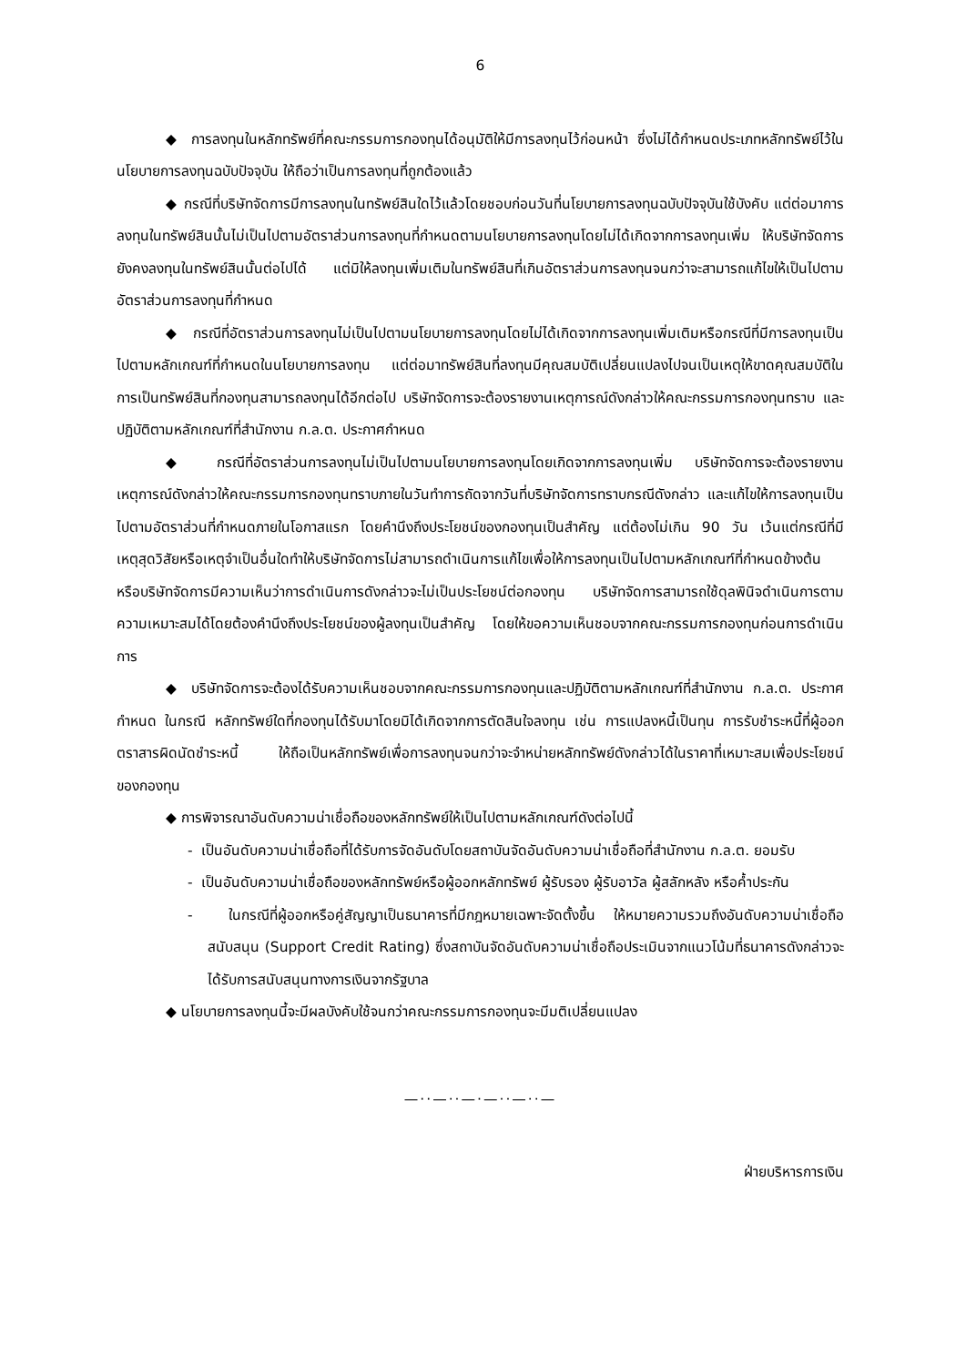6
◆ การลงทุนในหลักทรัพย์ที่คณะกรรมการกองทุนได้อนุมัติให้มีการลงทุนไว้ก่อนหน้า ซึ่งไม่ได้กำหนดประเภทหลักทรัพย์ไว้ในนโยบายการลงทุนฉบับปัจจุบัน ให้ถือว่าเป็นการลงทุนที่ถูกต้องแล้ว
◆ กรณีที่บริษัทจัดการมีการลงทุนในทรัพย์สินใดไว้แล้วโดยชอบก่อนวันที่นโยบายการลงทุนฉบับปัจจุบันใช้บังคับ แต่ต่อมาการลงทุนในทรัพย์สินนั้นไม่เป็นไปตามอัตราส่วนการลงทุนที่กำหนดตามนโยบายการลงทุนโดยไม่ได้เกิดจากการลงทุนเพิ่ม ให้บริษัทจัดการยังคงลงทุนในทรัพย์สินนั้นต่อไปได้ แต่มิให้ลงทุนเพิ่มเติมในทรัพย์สินที่เกินอัตราส่วนการลงทุนจนกว่าจะสามารถแก้ไขให้เป็นไปตามอัตราส่วนการลงทุนที่กำหนด
◆ กรณีที่อัตราส่วนการลงทุนไม่เป็นไปตามนโยบายการลงทุนโดยไม่ได้เกิดจากการลงทุนเพิ่มเติมหรือกรณีที่มีการลงทุนเป็นไปตามหลักเกณฑ์ที่กำหนดในนโยบายการลงทุน แต่ต่อมาทรัพย์สินที่ลงทุนมีคุณสมบัติเปลี่ยนแปลงไปจนเป็นเหตุให้ขาดคุณสมบัติในการเป็นทรัพย์สินที่กองทุนสามารถลงทุนได้อีกต่อไป บริษัทจัดการจะต้องรายงานเหตุการณ์ดังกล่าวให้คณะกรรมการกองทุนทราบ และปฏิบัติตามหลักเกณฑ์ที่สำนักงาน ก.ล.ต. ประกาศกำหนด
◆ กรณีที่อัตราส่วนการลงทุนไม่เป็นไปตามนโยบายการลงทุนโดยเกิดจากการลงทุนเพิ่ม บริษัทจัดการจะต้องรายงานเหตุการณ์ดังกล่าวให้คณะกรรมการกองทุนทราบภายในวันทำการถัดจากวันที่บริษัทจัดการทราบกรณีดังกล่าว และแก้ไขให้การลงทุนเป็นไปตามอัตราส่วนที่กำหนดภายในโอกาสแรก โดยคำนึงถึงประโยชน์ของกองทุนเป็นสำคัญ แต่ต้องไม่เกิน 90 วัน เว้นแต่กรณีที่มีเหตุสุดวิสัยหรือเหตุจำเป็นอื่นใดทำให้บริษัทจัดการไม่สามารถดำเนินการแก้ไขเพื่อให้การลงทุนเป็นไปตามหลักเกณฑ์ที่กำหนดข้างต้น หรือบริษัทจัดการมีความเห็นว่าการดำเนินการดังกล่าวจะไม่เป็นประโยชน์ต่อกองทุน บริษัทจัดการสามารถใช้ดุลพินิจดำเนินการตามความเหมาะสมได้โดยต้องคำนึงถึงประโยชน์ของผู้ลงทุนเป็นสำคัญ โดยให้ขอความเห็นชอบจากคณะกรรมการกองทุนก่อนการดำเนินการ
◆ บริษัทจัดการจะต้องได้รับความเห็นชอบจากคณะกรรมการกองทุนและปฏิบัติตามหลักเกณฑ์ที่สำนักงาน ก.ล.ต. ประกาศกำหนด ในกรณี หลักทรัพย์ใดที่กองทุนได้รับมาโดยมิได้เกิดจากการตัดสินใจลงทุน เช่น การแปลงหนี้เป็นทุน การรับชำระหนี้ที่ผู้ออกตราสารผิดนัดชำระหนี้ ให้ถือเป็นหลักทรัพย์เพื่อการลงทุนจนกว่าจะจำหน่ายหลักทรัพย์ดังกล่าวได้ในราคาที่เหมาะสมเพื่อประโยชน์ของกองทุน
◆ การพิจารณาอันดับความน่าเชื่อถือของหลักทรัพย์ให้เป็นไปตามหลักเกณฑ์ดังต่อไปนี้
- เป็นอันดับความน่าเชื่อถือที่ได้รับการจัดอันดับโดยสถาบันจัดอันดับความน่าเชื่อถือที่สำนักงาน ก.ล.ต. ยอมรับ
- เป็นอันดับความน่าเชื่อถือของหลักทรัพย์หรือผู้ออกหลักทรัพย์ ผู้รับรอง ผู้รับอาวัล ผู้สลักหลัง หรือค้ำประกัน
- ในกรณีที่ผู้ออกหรือคู่สัญญาเป็นธนาคารที่มีกฎหมายเฉพาะจัดตั้งขึ้น ให้หมายความรวมถึงอันดับความน่าเชื่อถือสนับสนุน (Support Credit Rating) ซึ่งสถาบันจัดอันดับความน่าเชื่อถือประเมินจากแนวโน้มที่ธนาคารดังกล่าวจะได้รับการสนับสนุนทางการเงินจากรัฐบาล
◆ นโยบายการลงทุนนี้จะมีผลบังคับใช้จนกว่าคณะกรรมการกองทุนจะมีมติเปลี่ยนแปลง
—··—··—·—··—··—
ฝ่ายบริหารการเงิน